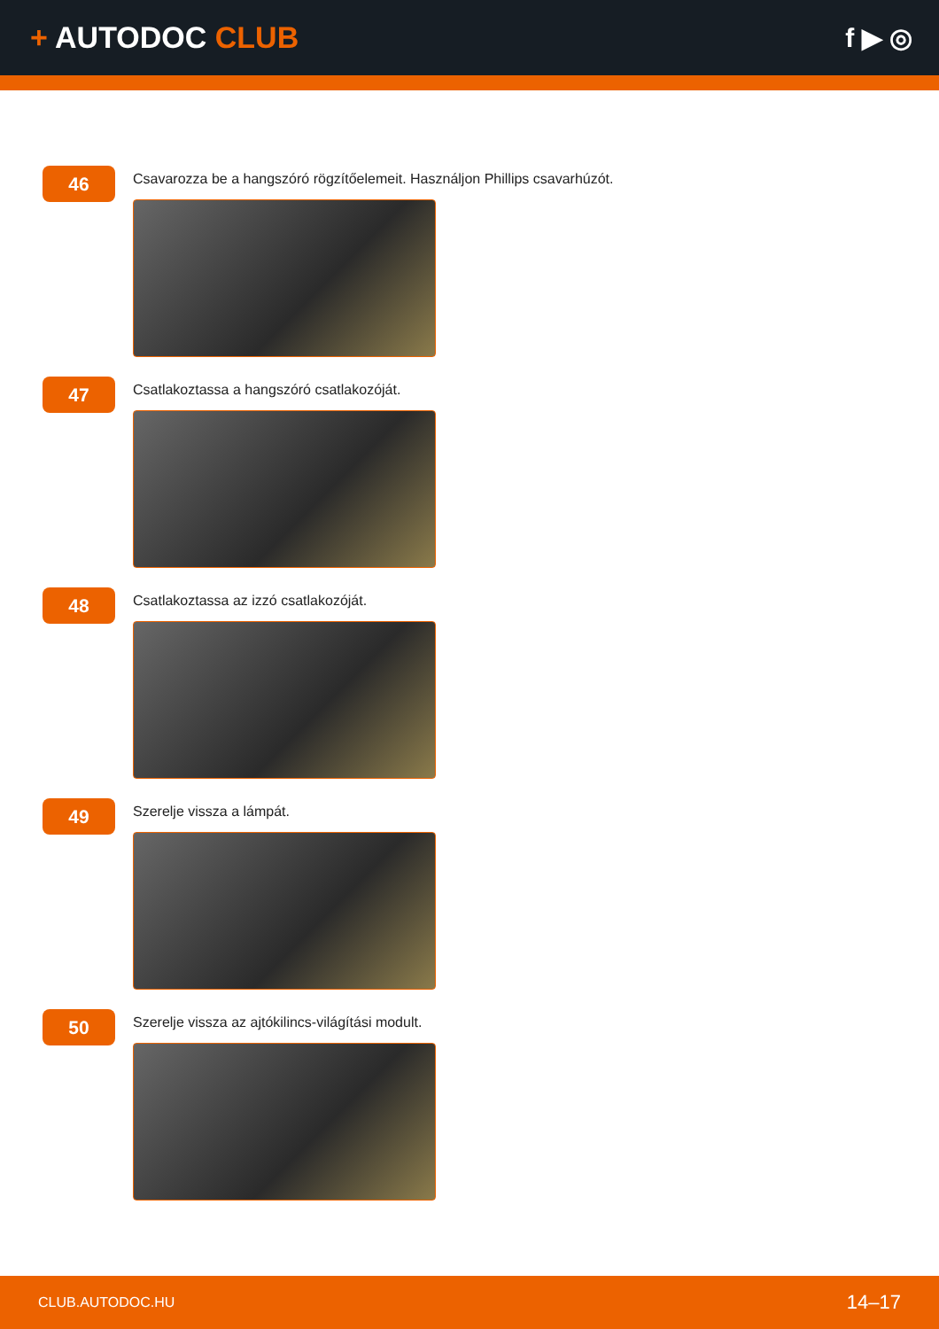+ AUTODOC CLUB f ▶ ◎
46
Csavarozza be a hangszóró rögzítőelemeit. Használjon Phillips csavarhúzót.
47
Csatlakoztassa a hangszóró csatlakozóját.
48
Csatlakoztassa az izzó csatlakozóját.
49
Szerelje vissza a lámpát.
50
Szerelje vissza az ajtókilincs-világítási modult.
CLUB.AUTODOC.HU 14–17